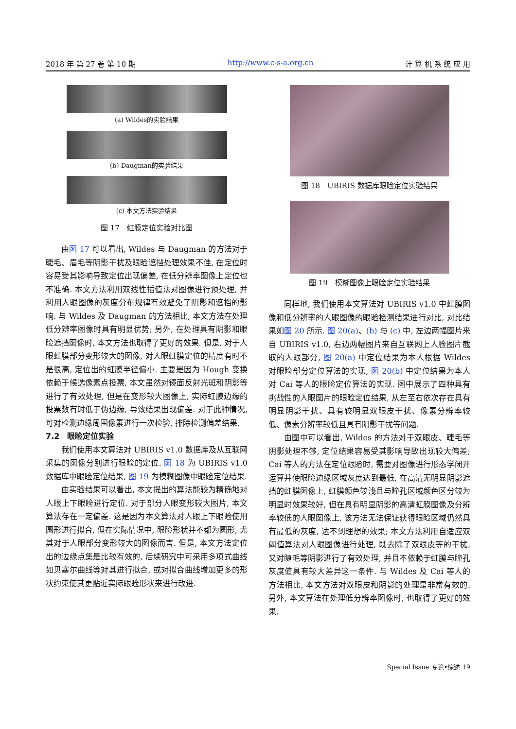2018 年 第 27 卷 第 10 期 http://www.c-s-a.org.cn 计 算 机 系 统 应 用
(a) Wildes的实验结果
(b) Daugman的实验结果
(c) 本文方法实验结果
图 17　虹膜定位实验对比图
由图 17 可以看出, Wildes 与 Daugman 的方法对于睫毛、眉毛等阴影干扰及眼睑遮挡处理效果不佳, 在定位时容易受其影响导致定位出现偏差, 在低分辨率图像上定位也不准确. 本文方法利用双线性插值法对图像进行预处理, 并利用人眼图像的灰度分布规律有效避免了阴影和遮挡的影响. 与 Wildes 及 Daugman 的方法相比, 本文方法在处理低分辨率图像时具有明显优势; 另外, 在处理具有阴影和眼睑遮挡图像时, 本文方法也取得了更好的效果. 但是, 对于人眼虹膜部分变形较大的图像, 对人眼虹膜定位的精度有时不是很高, 定位出的虹膜半径偏小. 主要是因为 Hough 变换依赖于候选像素点投票, 本文虽然对镜面反射光斑和阴影等进行了有效处理, 但是在变形较大图像上, 实际虹膜边缘的投票数有时低于伪边缘, 导致结果出现偏差. 对于此种情况, 可对检测边缘周围像素进行一次检验, 排除检测偏差结果.
7.2　眼睑定位实验
我们使用本文算法对 UBIRIS v1.0 数据库及从互联网采集的图像分别进行眼睑的定位. 图 18 为 UBIRIS v1.0 数据库中眼睑定位结果, 图 19 为模糊图像中眼睑定位结果.
由实验结果可以看出, 本文提出的算法能较为精确地对人眼上下眼睑进行定位. 对于部分人眼变形较大图片, 本文算法存在一定偏差. 这是因为本文算法对人眼上下眼睑使用圆形进行拟合, 但在实际情况中, 眼睑形状并不都为圆形, 尤其对于人眼部分变形较大的图像而言. 但是, 本文方法定位出的边缘点集是比较有效的, 后续研究中可采用多项式曲线如贝塞尔曲线等对其进行拟合, 或对拟合曲线增加更多的形状约束使其更贴近实际眼睑形状来进行改进.
图 18　UBIRIS 数据库眼睑定位实验结果
图 19　模糊图像上眼睑定位实验结果
同样地, 我们使用本文算法对 UBIRIS v1.0 中虹膜图像和低分辨率的人眼图像的眼睑检测结果进行对比, 对比结果如图 20 所示. 图 20(a)、(b) 与 (c) 中, 左边两幅图片来自 UBIRIS v1.0, 右边两幅图片来自互联网上人脸图片截取的人眼部分, 图 20(a) 中定位结果为本人根据 Wildes 对眼睑部分定位算法的实现, 图 20(b) 中定位结果为本人对 Cai 等人的眼睑定位算法的实现. 图中展示了四种具有挑战性的人眼图片的眼睑定位结果, 从左至右依次存在具有明显阴影干扰、具有较明显双眼皮干扰、像素分辨率较低、像素分辨率较低且具有阴影干扰等问题.
由图中可以看出, Wildes 的方法对于双眼皮、睫毛等阴影处理不够, 定位结果容易受其影响导致出现较大偏差; Cai 等人的方法在定位眼睑时, 需要对图像进行形态学闭开运算并使眼睑边缘区域灰度达到最低, 在高清无明显阴影遮挡的虹膜图像上, 虹膜颜色较浅且与瞳孔区域颜色区分较为明显时效果较好, 但在具有明显阴影的高清虹膜图像及分辨率较低的人眼图像上, 该方法无法保证获得眼睑区域仍然具有最低的灰度, 达不到理想的效果; 本文方法利用自适应双阈值算法对人眼图像进行处理, 既去除了双眼皮等的干扰, 又对睫毛等阴影进行了有效处理, 并且不依赖于虹膜与瞳孔灰度值具有较大差异这一条件. 与 Wildes 及 Cai 等人的方法相比, 本文方法对双眼皮和阴影的处理是非常有效的. 另外, 本文算法在处理低分辨率图像时, 也取得了更好的效果.
Special Issue 专论•综述 19